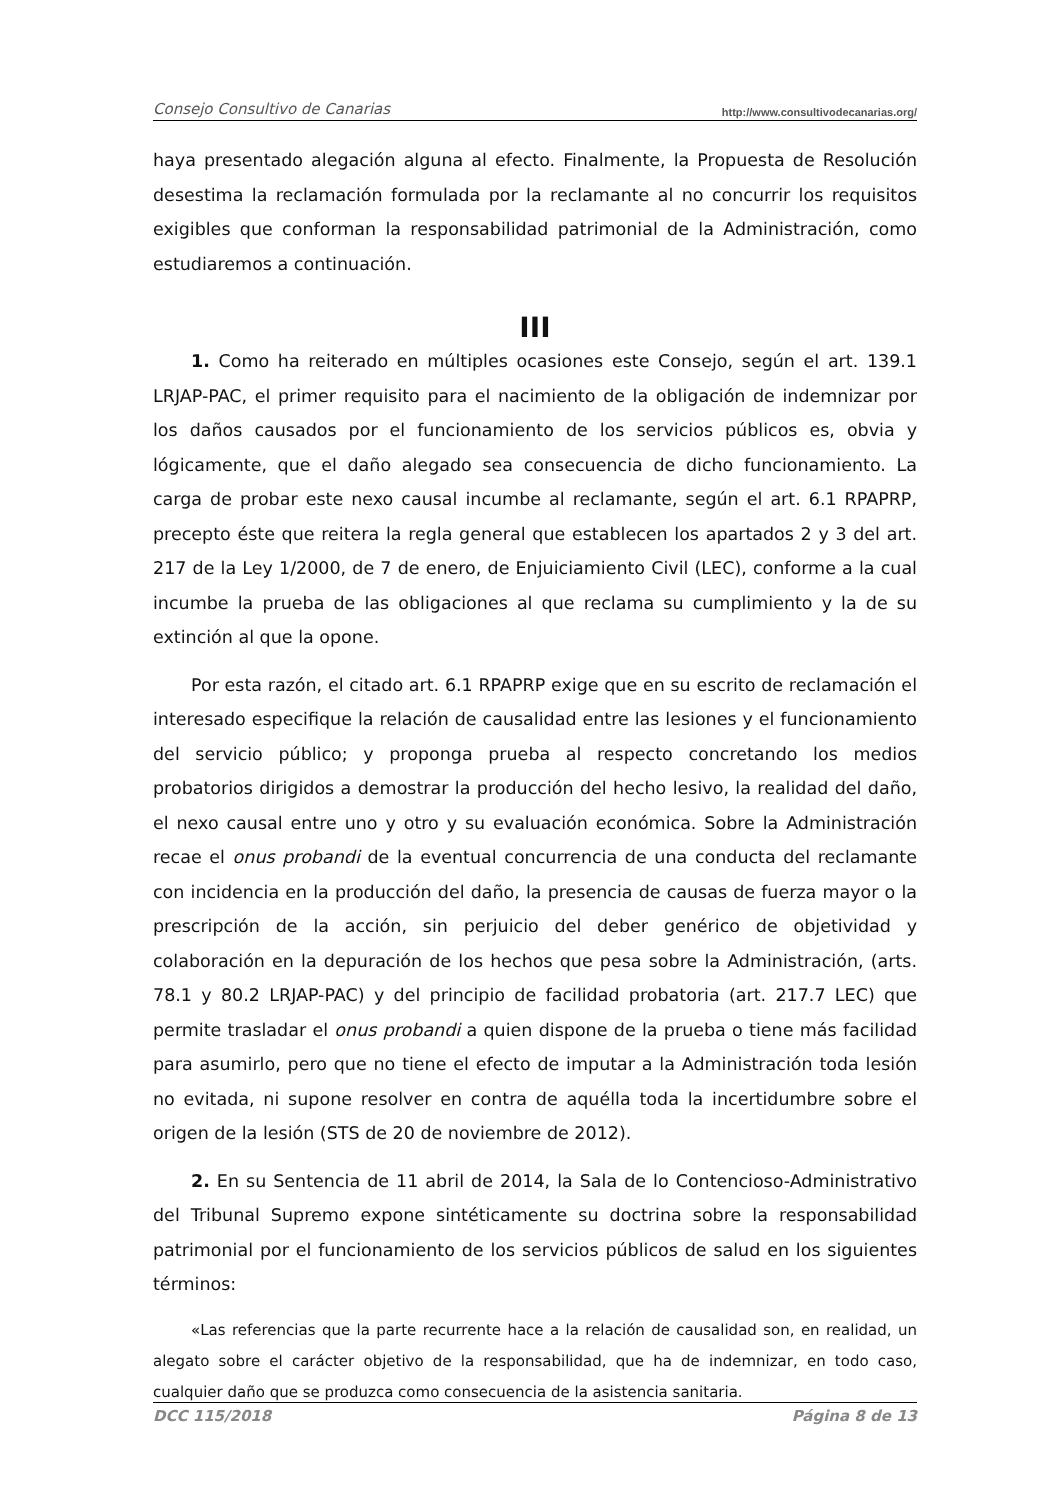Consejo Consultivo de Canarias http://www.consultivodecanarias.org/
haya presentado alegación alguna al efecto. Finalmente, la Propuesta de Resolución desestima la reclamación formulada por la reclamante al no concurrir los requisitos exigibles que conforman la responsabilidad patrimonial de la Administración, como estudiaremos a continuación.
III
1. Como ha reiterado en múltiples ocasiones este Consejo, según el art. 139.1 LRJAP-PAC, el primer requisito para el nacimiento de la obligación de indemnizar por los daños causados por el funcionamiento de los servicios públicos es, obvia y lógicamente, que el daño alegado sea consecuencia de dicho funcionamiento. La carga de probar este nexo causal incumbe al reclamante, según el art. 6.1 RPAPRP, precepto éste que reitera la regla general que establecen los apartados 2 y 3 del art. 217 de la Ley 1/2000, de 7 de enero, de Enjuiciamiento Civil (LEC), conforme a la cual incumbe la prueba de las obligaciones al que reclama su cumplimiento y la de su extinción al que la opone.
Por esta razón, el citado art. 6.1 RPAPRP exige que en su escrito de reclamación el interesado especifique la relación de causalidad entre las lesiones y el funcionamiento del servicio público; y proponga prueba al respecto concretando los medios probatorios dirigidos a demostrar la producción del hecho lesivo, la realidad del daño, el nexo causal entre uno y otro y su evaluación económica. Sobre la Administración recae el onus probandi de la eventual concurrencia de una conducta del reclamante con incidencia en la producción del daño, la presencia de causas de fuerza mayor o la prescripción de la acción, sin perjuicio del deber genérico de objetividad y colaboración en la depuración de los hechos que pesa sobre la Administración, (arts. 78.1 y 80.2 LRJAP-PAC) y del principio de facilidad probatoria (art. 217.7 LEC) que permite trasladar el onus probandi a quien dispone de la prueba o tiene más facilidad para asumirlo, pero que no tiene el efecto de imputar a la Administración toda lesión no evitada, ni supone resolver en contra de aquélla toda la incertidumbre sobre el origen de la lesión (STS de 20 de noviembre de 2012).
2. En su Sentencia de 11 abril de 2014, la Sala de lo Contencioso-Administrativo del Tribunal Supremo expone sintéticamente su doctrina sobre la responsabilidad patrimonial por el funcionamiento de los servicios públicos de salud en los siguientes términos:
«Las referencias que la parte recurrente hace a la relación de causalidad son, en realidad, un alegato sobre el carácter objetivo de la responsabilidad, que ha de indemnizar, en todo caso, cualquier daño que se produzca como consecuencia de la asistencia sanitaria.
DCC 115/2018 Página 8 de 13